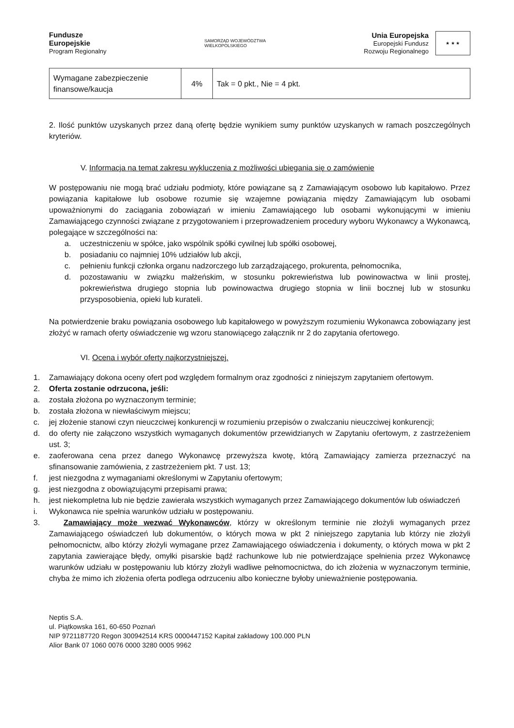Fundusze
Europejskie
Program Regionalny
SAMORZĄD WOJEWÓDZTWA
WIELKOPOLSKIEGO
Unia Europejska
Europejski Fundusz
Rozwoju Regionalnego
★ ★ ★
| Wymagane zabezpieczenie finansowe/kaucja | 4% | Tak = 0 pkt., Nie = 4 pkt. |
2. Ilość punktów uzyskanych przez daną ofertę będzie wynikiem sumy punktów uzyskanych w ramach poszczególnych kryteriów.
V. Informacja na temat zakresu wykluczenia z możliwości ubiegania się o zamówienie
W postępowaniu nie mogą brać udziału podmioty, które powiązane są z Zamawiającym osobowo lub kapitałowo. Przez powiązania kapitałowe lub osobowe rozumie się wzajemne powiązania między Zamawiającym lub osobami upoważnionymi do zaciągania zobowiązań w imieniu Zamawiającego lub osobami wykonującymi w imieniu Zamawiającego czynności związane z przygotowaniem i przeprowadzeniem procedury wyboru Wykonawcy a Wykonawcą, polegające w szczególności na:
a. uczestniczeniu w spółce, jako wspólnik spółki cywilnej lub spółki osobowej,
b. posiadaniu co najmniej 10% udziałów lub akcji,
c. pełnieniu funkcji członka organu nadzorczego lub zarządzającego, prokurenta, pełnomocnika,
d. pozostawaniu w związku małżeńskim, w stosunku pokrewieństwa lub powinowactwa w linii prostej, pokrewieństwa drugiego stopnia lub powinowactwa drugiego stopnia w linii bocznej lub w stosunku przysposobienia, opieki lub kurateli.
Na potwierdzenie braku powiązania osobowego lub kapitałowego w powyższym rozumieniu Wykonawca zobowiązany jest złożyć w ramach oferty oświadczenie wg wzoru stanowiącego załącznik nr 2 do zapytania ofertowego.
VI. Ocena i wybór oferty najkorzystniejszej.
1. Zamawiający dokona oceny ofert pod względem formalnym oraz zgodności z niniejszym zapytaniem ofertowym.
2. Oferta zostanie odrzucona, jeśli:
a. została złożona po wyznaczonym terminie;
b. została złożona w niewłaściwym miejscu;
c. jej złożenie stanowi czyn nieuczciwej konkurencji w rozumieniu przepisów o zwalczaniu nieuczciwej konkurencji;
d. do oferty nie załączono wszystkich wymaganych dokumentów przewidzianych w Zapytaniu ofertowym, z zastrzeżeniem ust. 3;
e. zaoferowana cena przez danego Wykonawcę przewyższa kwotę, którą Zamawiający zamierza przeznaczyć na sfinansowanie zamówienia, z zastrzeżeniem pkt. 7 ust. 13;
f. jest niezgodna z wymaganiami określonymi w Zapytaniu ofertowym;
g. jest niezgodna z obowiązującymi przepisami prawa;
h. jest niekompletna lub nie będzie zawierała wszystkich wymaganych przez Zamawiającego dokumentów lub oświadczeń
i. Wykonawca nie spełnia warunków udziału w postępowaniu.
3. Zamawiający może wezwać Wykonawców, którzy w określonym terminie nie złożyli wymaganych przez Zamawiającego oświadczeń lub dokumentów, o których mowa w pkt 2 niniejszego zapytania lub którzy nie złożyli pełnomocnictw, albo którzy złożyli wymagane przez Zamawiającego oświadczenia i dokumenty, o których mowa w pkt 2 zapytania zawierające błędy, omyłki pisarskie bądź rachunkowe lub nie potwierdzające spełnienia przez Wykonawcę warunków udziału w postępowaniu lub którzy złożyli wadliwe pełnomocnictwa, do ich złożenia w wyznaczonym terminie, chyba że mimo ich złożenia oferta podlega odrzuceniu albo konieczne byłoby unieważnienie postępowania.
Neptis S.A.
ul. Piątkowska 161, 60-650 Poznań
NIP 9721187720 Regon 300942514 KRS 0000447152 Kapitał zakładowy 100.000 PLN
Alior Bank 07 1060 0076 0000 3280 0005 9962